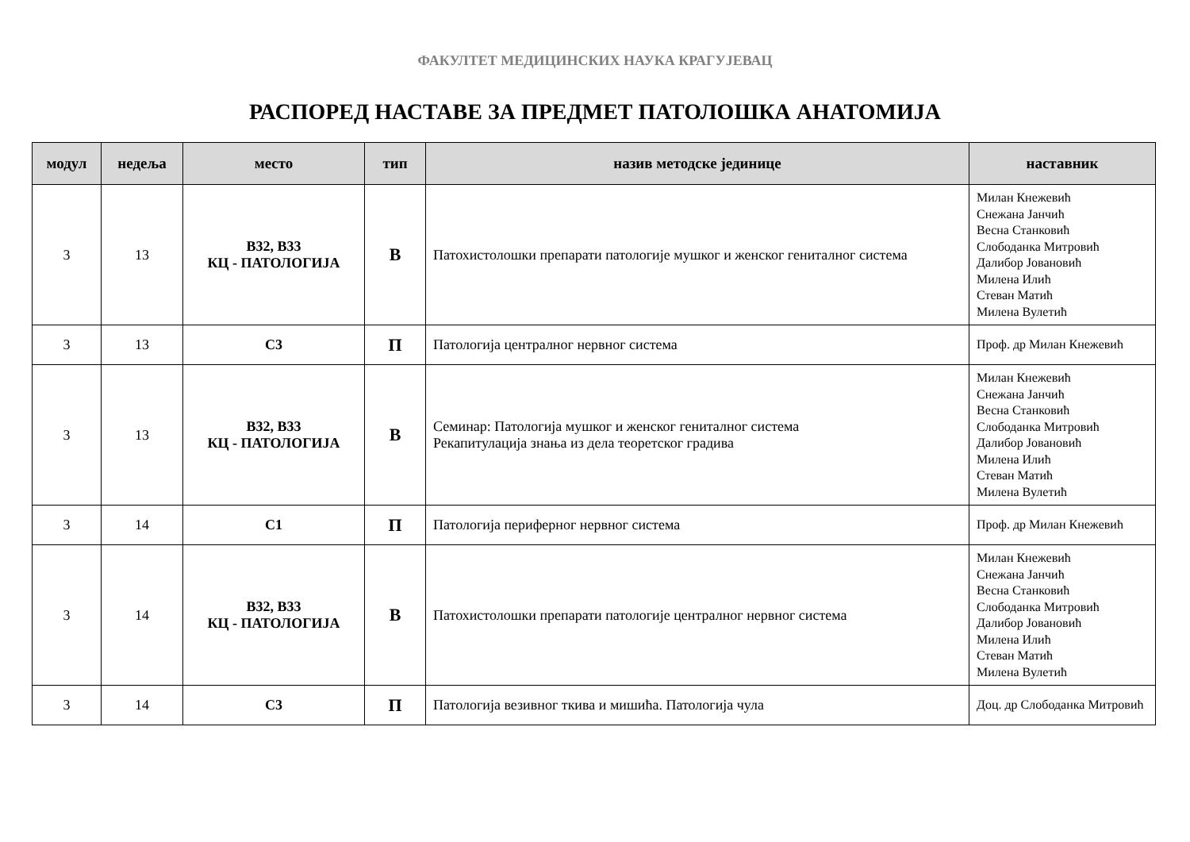ФАКУЛТЕТ МЕДИЦИНСКИХ НАУКА КРАГУЈЕВАЦ
РАСПОРЕД НАСТАВЕ ЗА ПРЕДМЕТ ПАТОЛОШКА АНАТОМИЈА
| модул | недеља | место | тип | назив методске јединице | наставник |
| --- | --- | --- | --- | --- | --- |
| 3 | 13 | B32, B33 КЦ - ПАТОЛОГИЈА | В | Патохистолошки препарати патологије мушког и женског гениталног система | Милан Кнежевић Снежана Јанчић Весна Станковић Слободанка Митровић Далибор Јовановић Милена Илић Стеван Матић Милена Вулетић |
| 3 | 13 | C3 | П | Патологија централног нервног система | Проф. др Милан Кнежевић |
| 3 | 13 | B32, B33 КЦ - ПАТОЛОГИЈА | В | Семинар: Патологија мушког и женског гениталног система Рекапитулација знања из дела теоретског градива | Милан Кнежевић Снежана Јанчић Весна Станковић Слободанка Митровић Далибор Јовановић Милена Илић Стеван Матић Милена Вулетић |
| 3 | 14 | C1 | П | Патологија периферног нервног система | Проф. др Милан Кнежевић |
| 3 | 14 | B32, B33 КЦ - ПАТОЛОГИЈА | В | Патохистолошки препарати патологије централног нервног система | Милан Кнежевић Снежана Јанчић Весна Станковић Слободанка Митровић Далибор Јовановић Милена Илић Стеван Матић Милена Вулетић |
| 3 | 14 | C3 | П | Патологија везивног ткива и мишића. Патологија чула | Доц. др Слободанка Митровић |